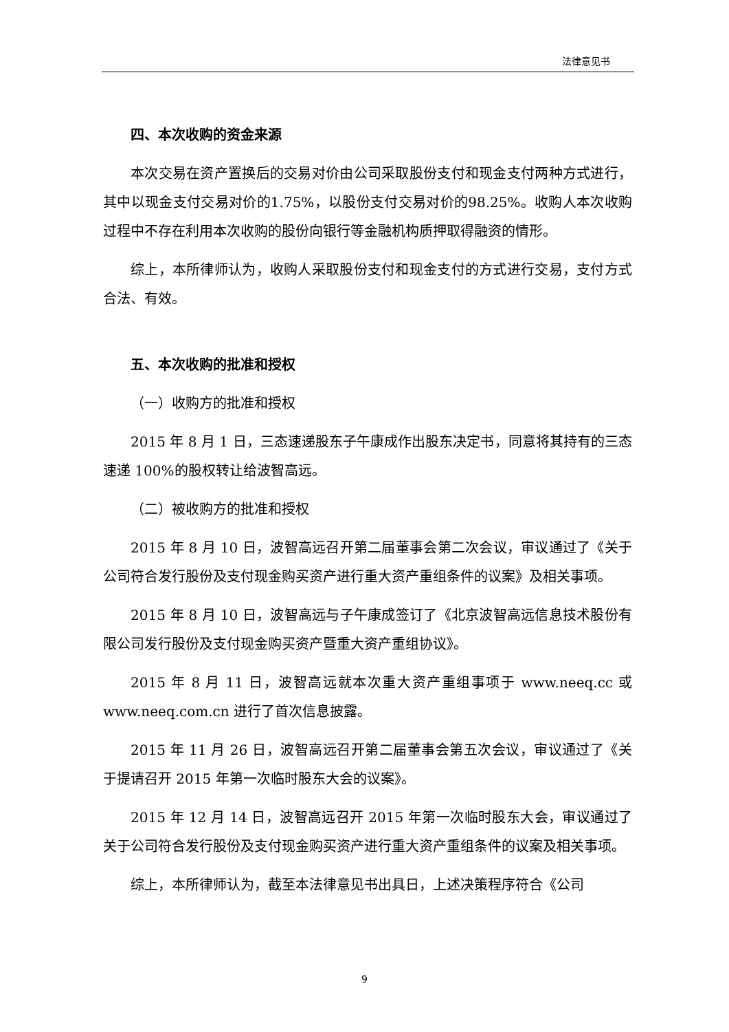法律意见书
四、本次收购的资金来源
本次交易在资产置换后的交易对价由公司采取股份支付和现金支付两种方式进行，其中以现金支付交易对价的1.75%，以股份支付交易对价的98.25%。收购人本次收购过程中不存在利用本次收购的股份向银行等金融机构质押取得融资的情形。
综上，本所律师认为，收购人采取股份支付和现金支付的方式进行交易，支付方式合法、有效。
五、本次收购的批准和授权
（一）收购方的批准和授权
2015 年 8 月 1 日，三态速递股东子午康成作出股东决定书，同意将其持有的三态速递 100%的股权转让给波智高远。
（二）被收购方的批准和授权
2015 年 8 月 10 日，波智高远召开第二届董事会第二次会议，审议通过了《关于公司符合发行股份及支付现金购买资产进行重大资产重组条件的议案》及相关事项。
2015 年 8 月 10 日，波智高远与子午康成签订了《北京波智高远信息技术股份有限公司发行股份及支付现金购买资产暨重大资产重组协议》。
2015 年 8 月 11 日，波智高远就本次重大资产重组事项于 www.neeq.cc 或 www.neeq.com.cn 进行了首次信息披露。
2015 年 11 月 26 日，波智高远召开第二届董事会第五次会议，审议通过了《关于提请召开 2015 年第一次临时股东大会的议案》。
2015 年 12 月 14 日，波智高远召开 2015 年第一次临时股东大会，审议通过了关于公司符合发行股份及支付现金购买资产进行重大资产重组条件的议案及相关事项。
综上，本所律师认为，截至本法律意见书出具日，上述决策程序符合《公司
9